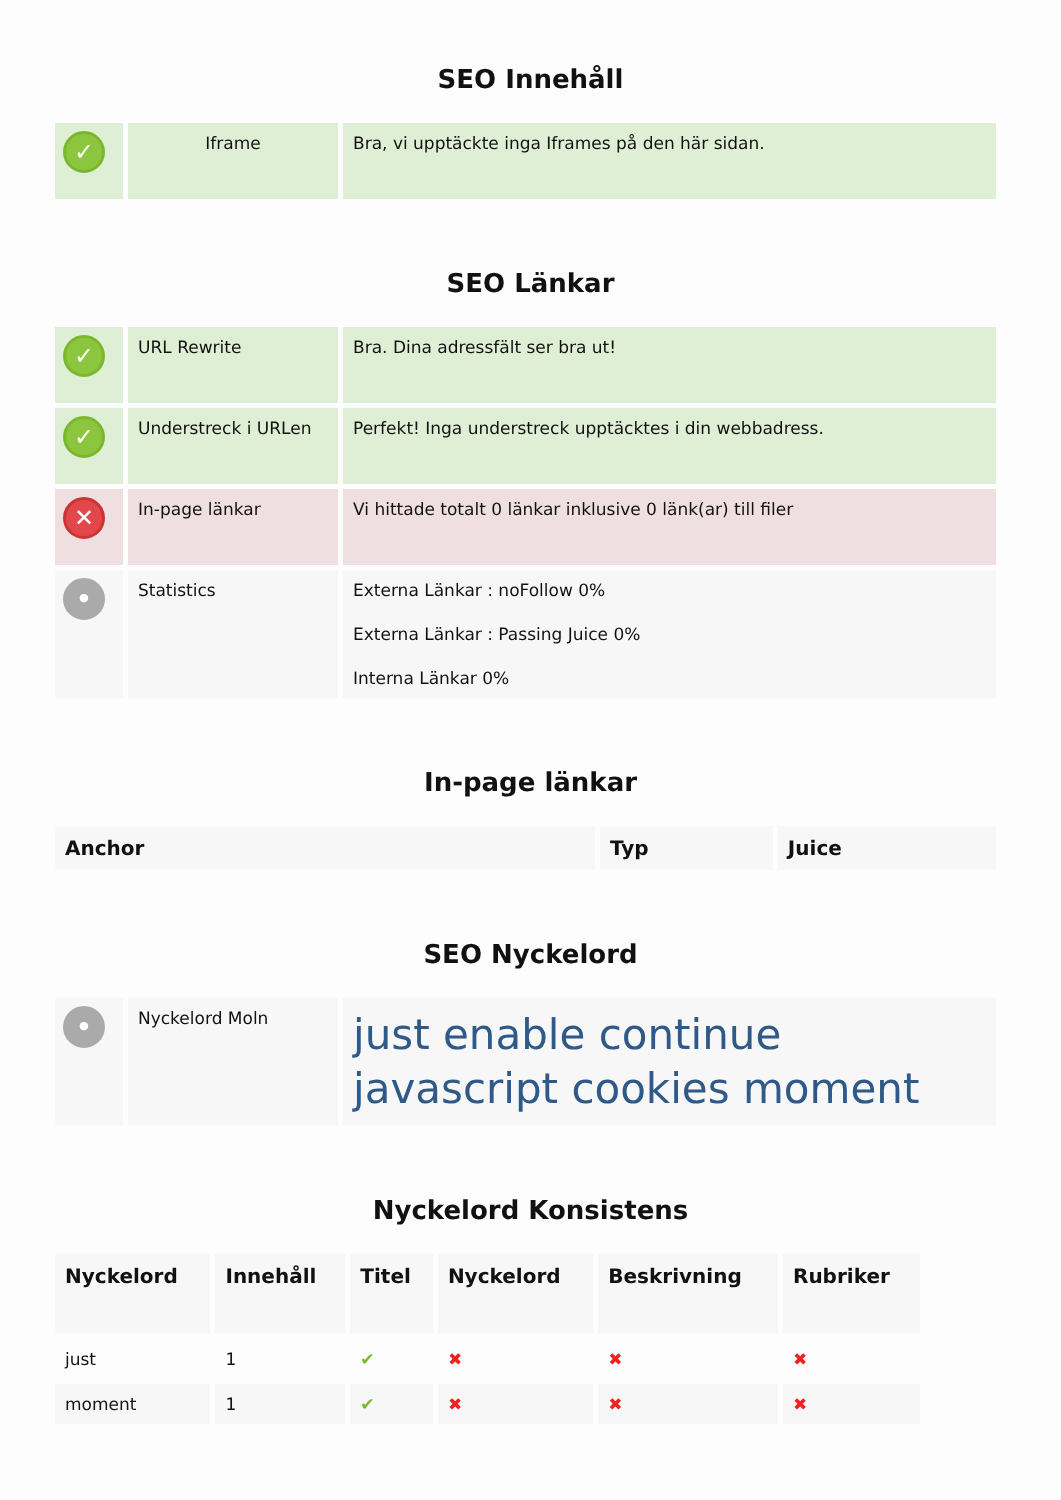SEO Innehåll
| ✓ | Iframe | Bra, vi upptäckte inga Iframes på den här sidan. |
SEO Länkar
| ✓ | URL Rewrite | Bra. Dina adressfält ser bra ut! |
| ✓ | Understreck i URLen | Perfekt! Inga understreck upptäcktes i din webbadress. |
| ✕ | In-page länkar | Vi hittade totalt 0 länkar inklusive 0 länk(ar) till filer |
| • | Statistics | Externa Länkar : noFollow 0% Externa Länkar : Passing Juice 0% Interna Länkar 0% |
In-page länkar
| Anchor | Typ | Juice |
| --- | --- | --- |
SEO Nyckelord
| • | Nyckelord Moln | just enable continue javascript cookies moment |
Nyckelord Konsistens
| Nyckelord | Innehåll | Titel | Nyckelord | Beskrivning | Rubriker |
| --- | --- | --- | --- | --- | --- |
| just | 1 | ✔ | ✖ | ✖ | ✖ |
| moment | 1 | ✔ | ✖ | ✖ | ✖ |